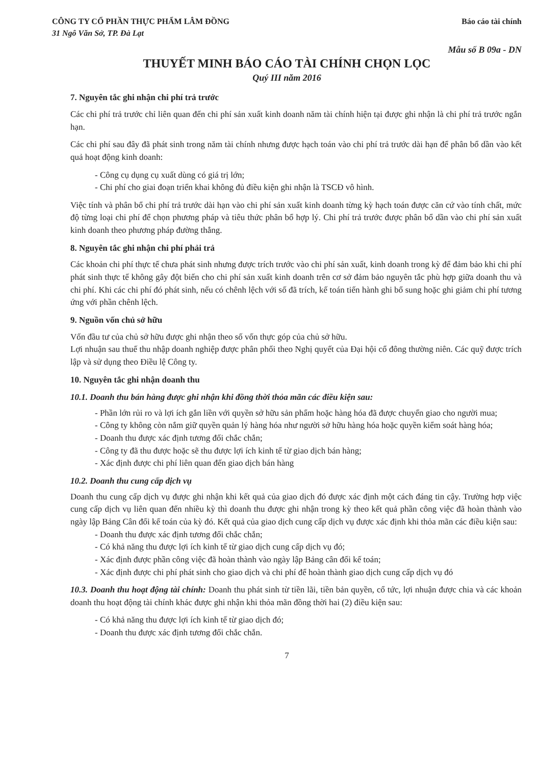CÔNG TY CỔ PHẦN THỰC PHẨM LÂM ĐỒNG
31 Ngô Văn Sở, TP. Đà Lạt
Báo cáo tài chính
Mẫu số B 09a - DN
THUYẾT MINH BÁO CÁO TÀI CHÍNH CHỌN LỌC
Quý III năm 2016
7. Nguyên tắc ghi nhận chi phí trả trước
Các chi phí trả trước chỉ liên quan đến chi phí sản xuất kinh doanh năm tài chính hiện tại được ghi nhận là chi phí trả trước ngắn hạn.
Các chi phí sau đây đã phát sinh trong năm tài chính nhưng được hạch toán vào chi phí trả trước dài hạn để phân bổ dần vào kết quả hoạt động kinh doanh:
- Công cụ dụng cụ xuất dùng có giá trị lớn;
- Chi phí cho giai đoạn triển khai không đủ điều kiện ghi nhận là TSCĐ vô hình.
Việc tính và phân bổ chi phí trả trước dài hạn vào chi phí sản xuất kinh doanh từng kỳ hạch toán được căn cứ vào tính chất, mức độ từng loại chi phí để chọn phương pháp và tiêu thức phân bổ hợp lý. Chi phí trả trước được phân bổ dần vào chi phí sản xuất kinh doanh theo phương pháp đường thẳng.
8. Nguyên tắc ghi nhận chi phí phải trả
Các khoản chi phí thực tế chưa phát sinh nhưng được trích trước vào chi phí sản xuất, kinh doanh trong kỳ để đảm bảo khi chi phí phát sinh thực tế không gây đột biến cho chi phí sản xuất kinh doanh trên cơ sở đảm bảo nguyên tắc phù hợp giữa doanh thu và chi phí. Khi các chi phí đó phát sinh, nếu có chênh lệch với số đã trích, kế toán tiến hành ghi bổ sung hoặc ghi giảm chi phí tương ứng với phần chênh lệch.
9. Nguồn vốn chủ sở hữu
Vốn đầu tư của chủ sở hữu được ghi nhận theo số vốn thực góp của chủ sở hữu.
Lợi nhuận sau thuế thu nhập doanh nghiệp được phân phối theo Nghị quyết của Đại hội cổ đông thường niên. Các quỹ được trích lập và sử dụng theo Điều lệ Công ty.
10. Nguyên tắc ghi nhận doanh thu
10.1. Doanh thu bán hàng được ghi nhận khi đồng thời thỏa mãn các điều kiện sau:
- Phần lớn rủi ro và lợi ích gắn liền với quyền sở hữu sản phẩm hoặc hàng hóa đã được chuyển giao cho người mua;
- Công ty không còn nắm giữ quyền quản lý hàng hóa như người sở hữu hàng hóa hoặc quyền kiểm soát hàng hóa;
- Doanh thu được xác định tương đối chắc chắn;
- Công ty đã thu được hoặc sẽ thu được lợi ích kinh tế từ giao dịch bán hàng;
- Xác định được chi phí liên quan đến giao dịch bán hàng
10.2. Doanh thu cung cấp dịch vụ
Doanh thu cung cấp dịch vụ được ghi nhận khi kết quả của giao dịch đó được xác định một cách đáng tin cậy. Trường hợp việc cung cấp dịch vụ liên quan đến nhiều kỳ thì doanh thu được ghi nhận trong kỳ theo kết quả phần công việc đã hoàn thành vào ngày lập Bảng Cân đối kế toán của kỳ đó. Kết quả của giao dịch cung cấp dịch vụ được xác định khi thỏa mãn các điều kiện sau:
- Doanh thu được xác định tương đối chắc chắn;
- Có khả năng thu được lợi ích kinh tế từ giao dịch cung cấp dịch vụ đó;
- Xác định được phần công việc đã hoàn thành vào ngày lập Bảng cân đối kế toán;
- Xác định được chi phí phát sinh cho giao dịch và chi phí để hoàn thành giao dịch cung cấp dịch vụ đó
10.3. Doanh thu hoạt động tài chính: Doanh thu phát sinh từ tiền lãi, tiền bản quyền, cổ tức, lợi nhuận được chia và các khoản doanh thu hoạt động tài chính khác được ghi nhận khi thỏa mãn đồng thời hai (2) điều kiện sau:
- Có khả năng thu được lợi ích kinh tế từ giao dịch đó;
- Doanh thu được xác định tương đối chắc chắn.
7